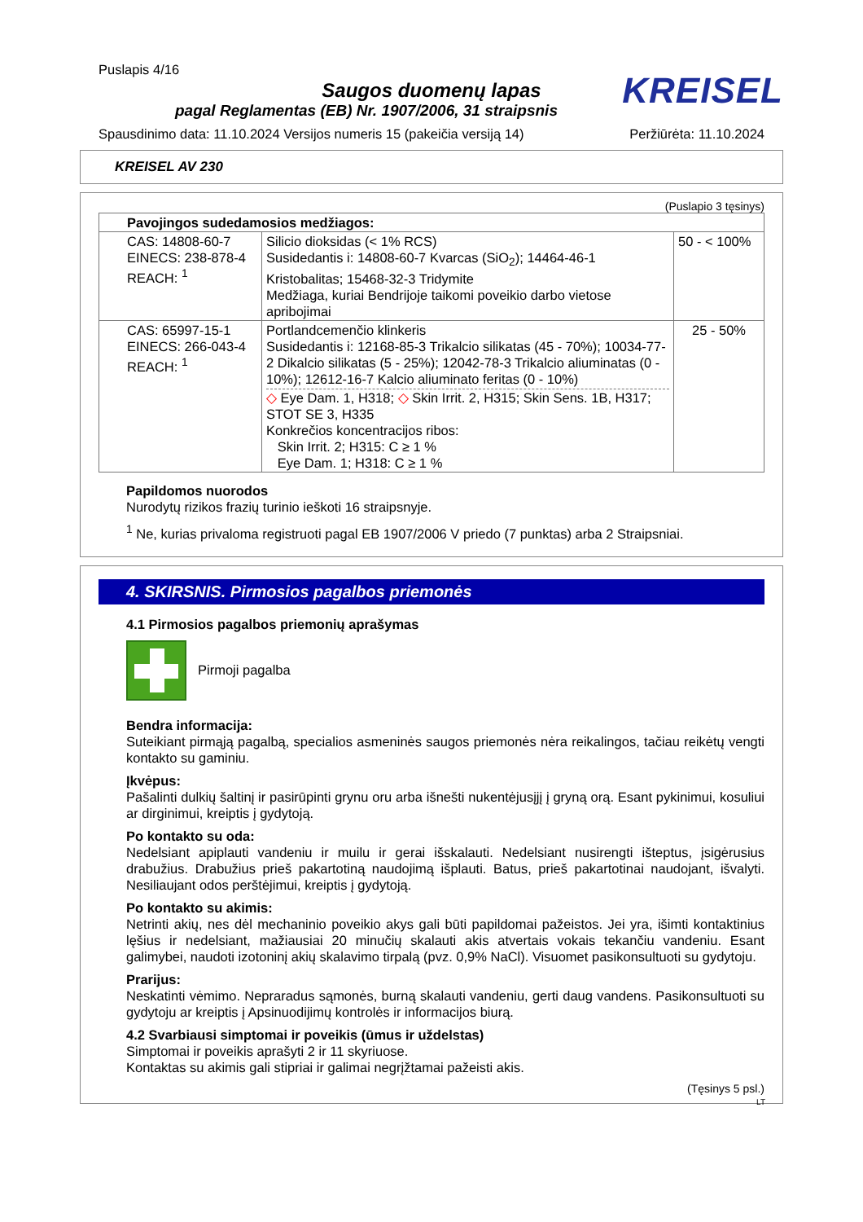Puslapis 4/16
KREISEL
Saugos duomenų lapas
pagal Reglamentas (EB) Nr. 1907/2006, 31 straipsnis
Spausdinimo data: 11.10.2024 Versijos numeris 15 (pakeičia versiją 14) Peržiūrėta: 11.10.2024
KREISEL AV 230
(Puslapio 3 tęsinys)
| Pavojingos sudedamosios medžiagos: | | |
| --- | --- | --- |
| CAS: 14808-60-7 EINECS: 238-878-4 REACH: <sup>1</sup> | Silicio dioksidas (< 1% RCS) Susidedantis i: 14808-60-7 Kvarcas (SiO<sub>2</sub>); 14464-46-1 Kristobalitas; 15468-32-3 Tridymite Medžiaga, kuriai Bendrijoje taikomi poveikio darbo vietose apribojimai | 50 - < 100% |
| CAS: 65997-15-1 EINECS: 266-043-4 REACH: <sup>1</sup> | Portlandcemenčio klinkeris Susidedantis i: 12168-85-3 Trikalcio silikatas (45 - 70%); 10034-77-2 Dikalcio silikatas (5 - 25%); 12042-78-3 Trikalcio aliuminatas (0 - 10%); 12612-16-7 Kalcio aliuminato feritas (0 - 10%) ◇ Eye Dam. 1, H318; ◇ Skin Irrit. 2, H315; Skin Sens. 1B, H317; STOT SE 3, H335 Konkrečios koncentracijos ribos: Skin Irrit. 2; H315: C ≥ 1 % Eye Dam. 1; H318: C ≥ 1 % | 25 - 50% |
Papildomos nuorodos
Nurodytų rizikos frazių turinio ieškoti 16 straipsnyje.
<sup>1</sup> Ne, kurias privaloma registruoti pagal EB 1907/2006 V priedo (7 punktas) arba 2 Straipsniai.
4. SKIRSNIS. Pirmosios pagalbos priemonės
4.1 Pirmosios pagalbos priemonių aprašymas
Pirmoji pagalba
Bendra informacija:
Suteikiant pirmąją pagalbą, specialios asmeninės saugos priemonės nėra reikalingos, tačiau reikėtų vengti kontakto su gaminiu.
Įkvėpus:
Pašalinti dulkių šaltinį ir pasirūpinti grynu oru arba išnešti nukentėjusįjį į gryną orą. Esant pykinimui, kosuliui ar dirginimui, kreiptis į gydytoją.
Po kontakto su oda:
Nedelsiant apiplauti vandeniu ir muilu ir gerai išskalauti. Nedelsiant nusirengti išteptus, įsigėrusius drabužius. Drabužius prieš pakartotiną naudojimą išplauti. Batus, prieš pakartotinai naudojant, išvalyti. Nesiliaujant odos perštėjimui, kreiptis į gydytoją.
Po kontakto su akimis:
Netrinti akių, nes dėl mechaninio poveikio akys gali būti papildomai pažeistos. Jei yra, išimti kontaktinius lęšius ir nedelsiant, mažiausiai 20 minučių skalauti akis atvertais vokais tekančiu vandeniu. Esant galimybei, naudoti izotoninį akių skalavimo tirpalą (pvz. 0,9% NaCl). Visuomet pasikonsultuoti su gydytoju.
Prarijus:
Neskatinti vėmimo. Nepraradus sąmonės, burną skalauti vandeniu, gerti daug vandens. Pasikonsultuoti su gydytoju ar kreiptis į Apsinuodijimų kontrolės ir informacijos biurą.
4.2 Svarbiausi simptomai ir poveikis (ūmus ir uždelstas)
Simptomai ir poveikis aprašyti 2 ir 11 skyriuose.
Kontaktas su akimis gali stipriai ir galimai negrįžtamai pažeisti akis.
(Tęsinys 5 psl.)
LT